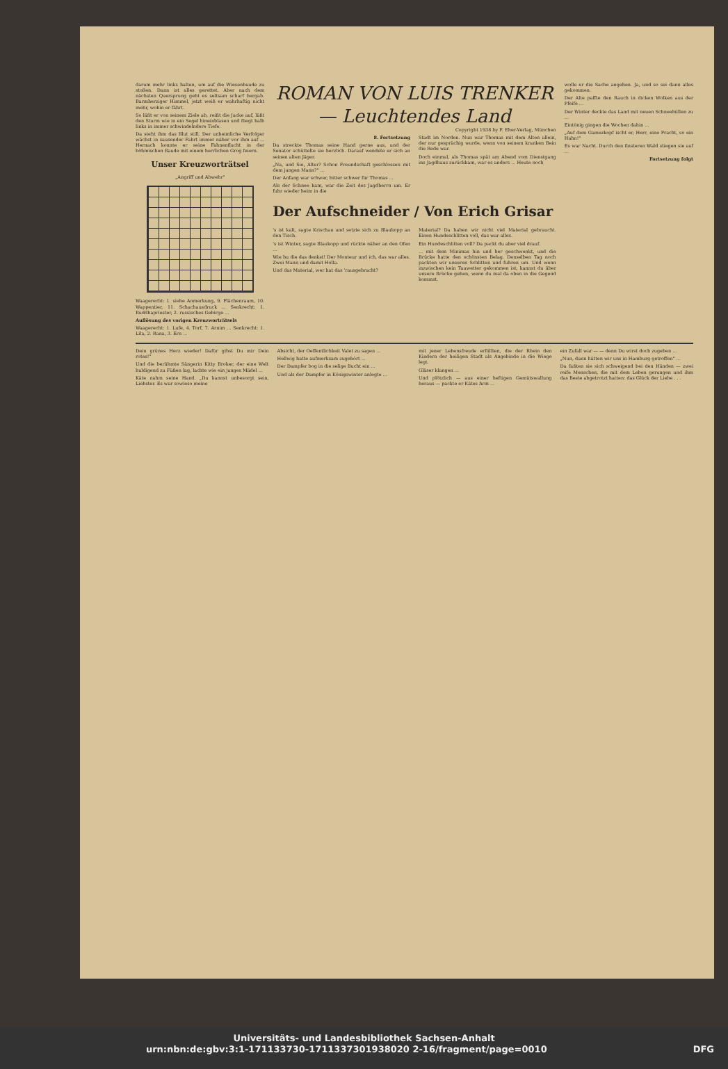darum mehr links halten, um auf die Wiesenbaude zu stoßen. Dann ist alles gerettet. Aber nach dem nächsten Quersprung geht es seltsam scharf bergab. Barmherziger Himmel, jetzt weiß er wahrhaftig nicht mehr, wohin er fährt.
So läßt er von seinem Ziele ab, reißt die Jacke auf, läßt den Sturm wie in ein Segel hineinblasen und fliegt halb links in immer schwindelndere Tiefe.
Da steht ihm das Blut still. Der unheimliche Verfolger wächst in sausender Fahrt immer näher vor ihm auf ... Hernach konnte er seine Fahnenflucht in der böhmischen Baude mit einem herrlichen Grog feiern.
Unser Kreuzworträtsel
„Angriff und Abwehr"
Waagerecht: 1. siehe Anmerkung, 9. Flächenraum, 10. Wappentier, 11. Schachausdruck ... Senkrecht: 1. Buddhapriester, 2. russisches Gebirge ...
Auflösung des vorigen Kreuzworträtsels
Waagerecht: 1. Lufe, 4. Torf, 7. Arnim ... Senkrecht: 1. Lila, 2. Rana, 3. Ern ...
ROMAN VON LUIS TRENKER — Leuchtendes Land
Copyright 1938 by F. Eher-Verlag, München
8. Fortsetzung
Da streckte Thomas seine Hand gerne aus, und der Senator schüttelte sie herzlich. Darauf wendete er sich an seinen alten Jäger.
„Na, und Sie, Alter? Schon Freundschaft geschlossen mit dem jungen Mann?" ...
Der Anfang war schwer, bitter schwer für Thomas ...
Als der Schnee kam, war die Zeit des Jagdherrn um. Er fuhr wieder heim in die
Stadt im Norden. Nun war Thomas mit dem Alten allein, der nur gesprächig wurde, wenn von seinem kranken Bein die Rede war.
Doch einmal, als Thomas spät am Abend vom Dienstgang ins Jagdhaus zurückkam, war es anders ... Heute noch
Der Aufschneider / Von Erich Grisar
's ist kalt, sagte Krischan und setzte sich zu Blaukopp an den Tisch.
's ist Winter, sagte Blaukopp und rückte näher an den Ofen ...
Wie bu die das denkst! Der Monteur und ich, das war alles. Zwei Mann und damit Holla.
Und das Material, wer hat das 'rausgebracht?
Material? Da haben wir nicht viel Material gebraucht. Einen Hundeschlitten voll, das war alles.
Ein Hundeschlitten voll? Da packt du aber viel drauf.
... mit dem Minimax hin und her geschwenkt, und die Brücke hatte den schönsten Belag. Denselben Tag noch packten wir unseren Schlitten und fuhren um. Und wenn inzwischen kein Tauwetter gekommen ist, kannst du über unsere Brücke gehen, wenn du mal da oben in die Gegend kommst.
wolle er die Sache angehen. Ja, und so sei dann alles gekommen.
Der Alte paffte den Rauch in dicken Wolken aus der Pfeife ...
Der Winter deckte das Land mit neuen Schneehüllen zu ...
Eintönig gingen die Wochen dahin ...
„Auf dem Gamezkopf ischt er, Herr, eine Pracht, so ein Hahn!"
Es war Nacht. Durch den finsteren Wald stiegen sie auf ...
Fortsetzung folgt
Dein grünes Herz wieder! Dafür gibst Du mir Dein rotes!"
Und die berühmte Sängerin Kitty Broker, der eine Welt huldigend zu Füßen lag, lachte wie ein junges Mädel ...
Käte nahm seine Hand. „Du kannst unbesorgt sein, Liebster. Es war sowieso meine
Absicht, der Oeffentlichkeit Valet zu sagen ...
Hellwig hatte aufmerksam zugehört ...
Der Dampfer bog in die selige Bucht ein ...
Und als der Dampfer in Königswinter anlegte ...
mit jener Lebensfreude erfüllten, die der Rhein den Kindern der heiligen Stadt als Angebinde in die Wiege legt.
Gläser klangen ...
Und plötzlich — aus einer heftigen Gemütswallung heraus — packte er Kätes Arm ...
ein Zufall war — — denn Du wirst doch zugeben ...
„Nun, dann hätten wir uns in Hamburg getroffen" ...
Da faßten sie sich schweigend bei den Händen — zwei reife Menschen, die mit dem Leben gerungen und ihm das Beste abgetrotzt hatten: das Glück der Liebe . . .
Universitäts- und Landesbibliothek Sachsen-Anhalt
urn:nbn:de:gbv:3:1-171133730-1711337301938020 2-16/fragment/page=0010 DFG